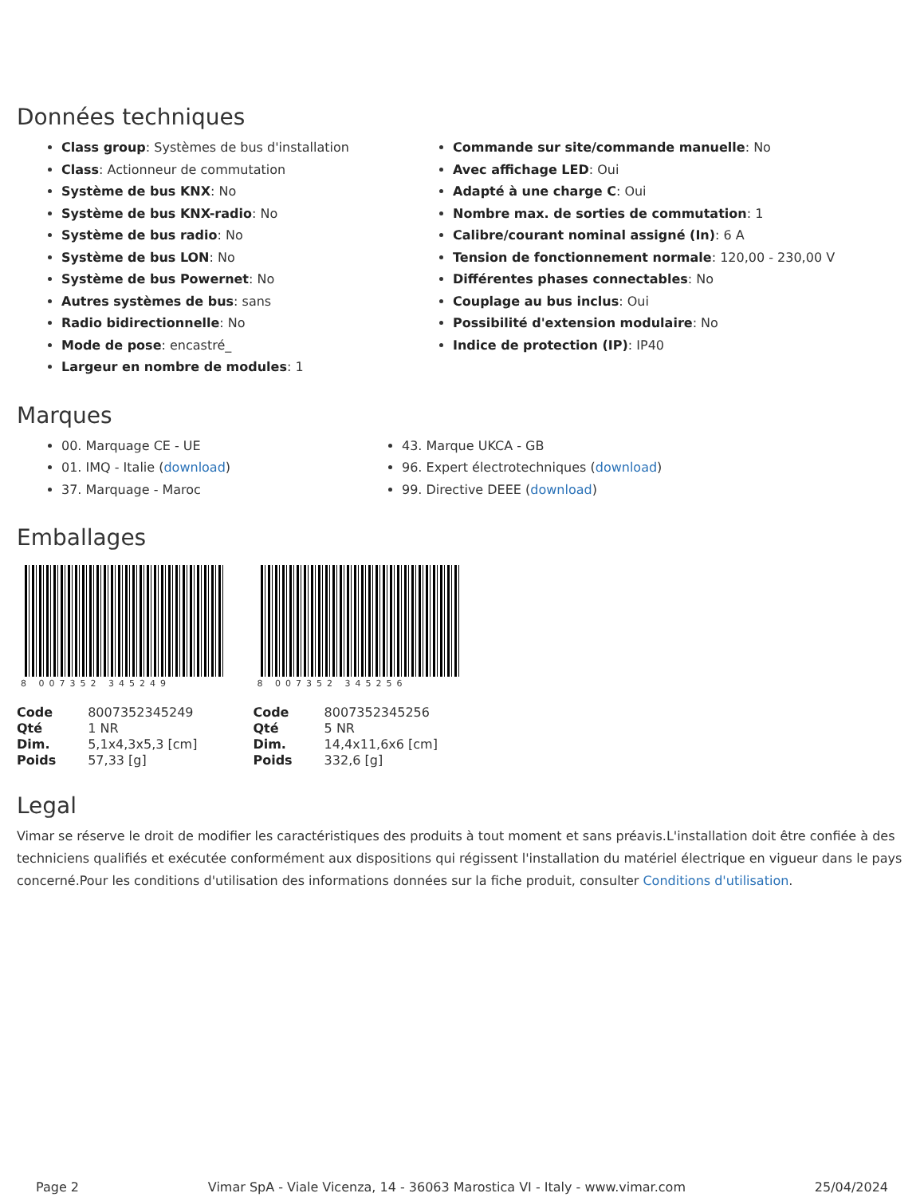Données techniques
Class group: Systèmes de bus d'installation
Class: Actionneur de commutation
Système de bus KNX: No
Système de bus KNX-radio: No
Système de bus radio: No
Système de bus LON: No
Système de bus Powernet: No
Autres systèmes de bus: sans
Radio bidirectionnelle: No
Mode de pose: encastré_
Largeur en nombre de modules: 1
Commande sur site/commande manuelle: No
Avec affichage LED: Oui
Adapté à une charge C: Oui
Nombre max. de sorties de commutation: 1
Calibre/courant nominal assigné (In): 6 A
Tension de fonctionnement normale: 120,00 - 230,00 V
Différentes phases connectables: No
Couplage au bus inclus: Oui
Possibilité d'extension modulaire: No
Indice de protection (IP): IP40
Marques
00. Marquage CE - UE
01. IMQ - Italie (download)
37. Marquage - Maroc
43. Marque UKCA - GB
96. Expert électrotechniques (download)
99. Directive DEEE (download)
Emballages
8 007352 345249
| Code | 8007352345249 |
| Qté | 1 NR |
| Dim. | 5,1x4,3x5,3 [cm] |
| Poids | 57,33 [g] |
8 007352 345256
| Code | 8007352345256 |
| Qté | 5 NR |
| Dim. | 14,4x11,6x6 [cm] |
| Poids | 332,6 [g] |
Legal
Vimar se réserve le droit de modifier les caractéristiques des produits à tout moment et sans préavis.L'installation doit être confiée à des techniciens qualifiés et exécutée conformément aux dispositions qui régissent l'installation du matériel électrique en vigueur dans le pays concerné.Pour les conditions d'utilisation des informations données sur la fiche produit, consulter Conditions d'utilisation.
Page 2 Vimar SpA - Viale Vicenza, 14 - 36063 Marostica VI - Italy - www.vimar.com 25/04/2024